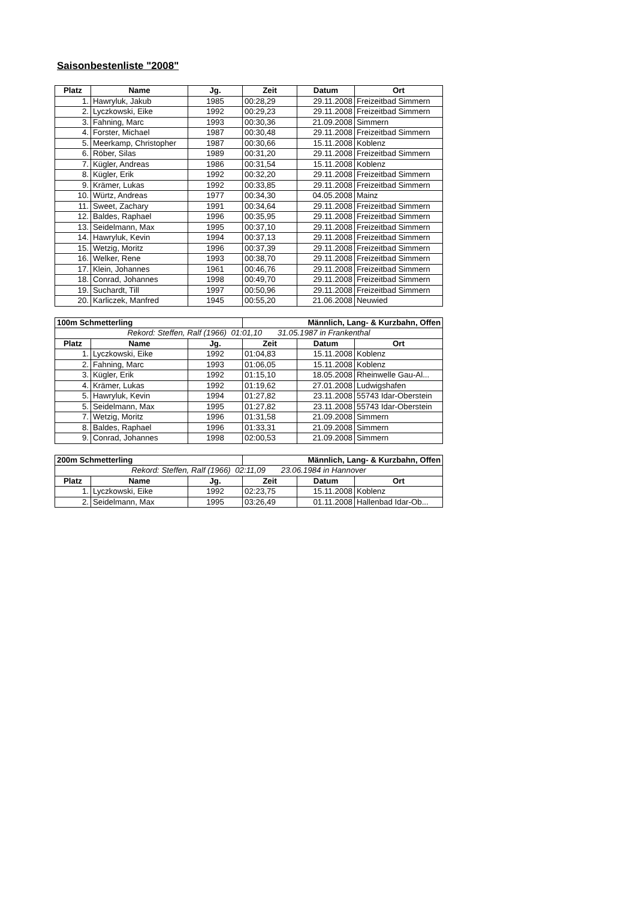Saisonbestenliste "2008"
| Platz | Name | Jg. | Zeit | Datum | Ort |
| --- | --- | --- | --- | --- | --- |
| 1. | Hawryluk, Jakub | 1985 | 00:28,29 | 29.11.2008 | Freizeitbad Simmern |
| 2. | Lyczkowski, Eike | 1992 | 00:29,23 | 29.11.2008 | Freizeitbad Simmern |
| 3. | Fahning, Marc | 1993 | 00:30,36 | 21.09.2008 | Simmern |
| 4. | Forster, Michael | 1987 | 00:30,48 | 29.11.2008 | Freizeitbad Simmern |
| 5. | Meerkamp, Christopher | 1987 | 00:30,66 | 15.11.2008 | Koblenz |
| 6. | Röber, Silas | 1989 | 00:31,20 | 29.11.2008 | Freizeitbad Simmern |
| 7. | Kügler, Andreas | 1986 | 00:31,54 | 15.11.2008 | Koblenz |
| 8. | Kügler, Erik | 1992 | 00:32,20 | 29.11.2008 | Freizeitbad Simmern |
| 9. | Krämer, Lukas | 1992 | 00:33,85 | 29.11.2008 | Freizeitbad Simmern |
| 10. | Würtz, Andreas | 1977 | 00:34,30 | 04.05.2008 | Mainz |
| 11. | Sweet, Zachary | 1991 | 00:34,64 | 29.11.2008 | Freizeitbad Simmern |
| 12. | Baldes, Raphael | 1996 | 00:35,95 | 29.11.2008 | Freizeitbad Simmern |
| 13. | Seidelmann, Max | 1995 | 00:37,10 | 29.11.2008 | Freizeitbad Simmern |
| 14. | Hawryluk, Kevin | 1994 | 00:37,13 | 29.11.2008 | Freizeitbad Simmern |
| 15. | Wetzig, Moritz | 1996 | 00:37,39 | 29.11.2008 | Freizeitbad Simmern |
| 16. | Welker, Rene | 1993 | 00:38,70 | 29.11.2008 | Freizeitbad Simmern |
| 17. | Klein, Johannes | 1961 | 00:46,76 | 29.11.2008 | Freizeitbad Simmern |
| 18. | Conrad, Johannes | 1998 | 00:49,70 | 29.11.2008 | Freizeitbad Simmern |
| 19. | Suchardt, Till | 1997 | 00:50,96 | 29.11.2008 | Freizeitbad Simmern |
| 20. | Karliczek, Manfred | 1945 | 00:55,20 | 21.06.2008 | Neuwied |
| 100m Schmetterling | | | Männlich, Lang- & Kurzbahn, Offen | | |
| --- | --- | --- | --- | --- | --- |
| Rekord: Steffen, Ralf (1966) 01:01,10 31.05.1987 in Frankenthal | | | | | |
| Platz | Name | Jg. | Zeit | Datum | Ort |
| 1. | Lyczkowski, Eike | 1992 | 01:04,83 | 15.11.2008 | Koblenz |
| 2. | Fahning, Marc | 1993 | 01:06,05 | 15.11.2008 | Koblenz |
| 3. | Kügler, Erik | 1992 | 01:15,10 | 18.05.2008 | Rheinwelle Gau-Al... |
| 4. | Krämer, Lukas | 1992 | 01:19,62 | 27.01.2008 | Ludwigshafen |
| 5. | Hawryluk, Kevin | 1994 | 01:27,82 | 23.11.2008 | 55743 Idar-Oberstein |
| 5. | Seidelmann, Max | 1995 | 01:27,82 | 23.11.2008 | 55743 Idar-Oberstein |
| 7. | Wetzig, Moritz | 1996 | 01:31,58 | 21.09.2008 | Simmern |
| 8. | Baldes, Raphael | 1996 | 01:33,31 | 21.09.2008 | Simmern |
| 9. | Conrad, Johannes | 1998 | 02:00,53 | 21.09.2008 | Simmern |
| 200m Schmetterling | | | Männlich, Lang- & Kurzbahn, Offen | | |
| --- | --- | --- | --- | --- | --- |
| Rekord: Steffen, Ralf (1966) 02:11,09 23.06.1984 in Hannover | | | | | |
| Platz | Name | Jg. | Zeit | Datum | Ort |
| 1. | Lyczkowski, Eike | 1992 | 02:23,75 | 15.11.2008 | Koblenz |
| 2. | Seidelmann, Max | 1995 | 03:26,49 | 01.11.2008 | Hallenbad Idar-Ob... |